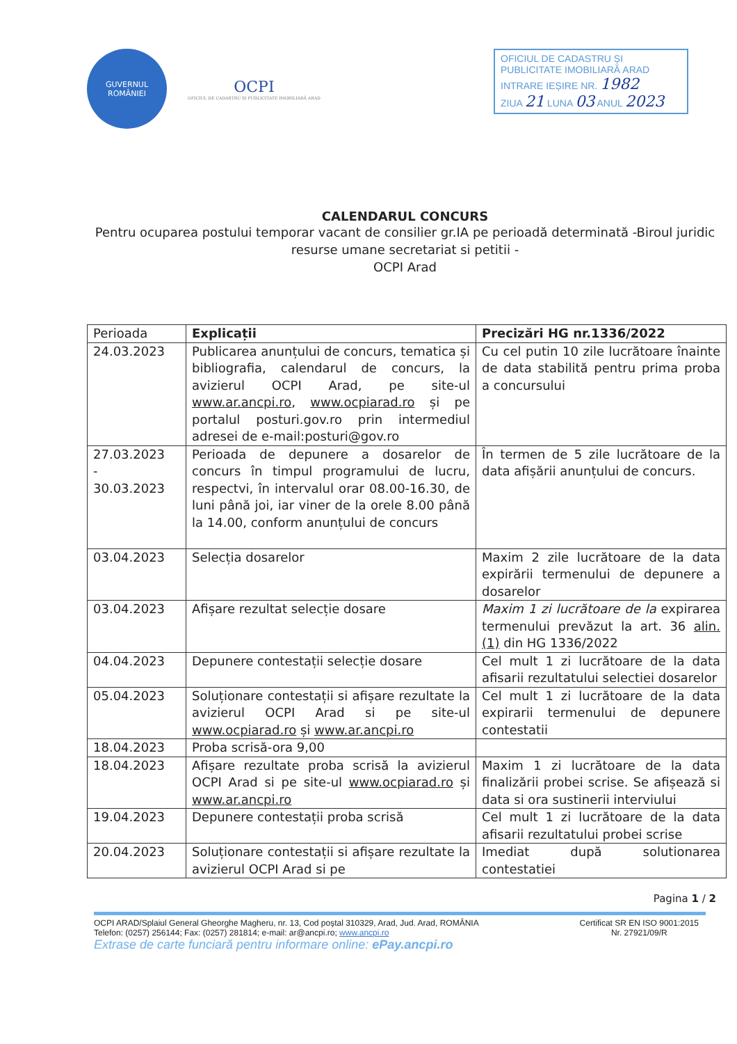GUVERNUL
ROMÂNIEI
OCPI
OFICIUL DE CADASTRU ȘI PUBLICITATE IMOBILIARĂ ARAD
OFICIUL DE CADASTRU ȘI
PUBLICITATE IMOBILIARĂ ARAD
INTRARE IEȘIRE NR. 1982
ZIUA 21 LUNA 03 ANUL 2023
CALENDARUL CONCURS
Pentru ocuparea postului temporar vacant de consilier gr.IA pe perioadă determinată -Biroul juridic resurse umane secretariat si petitii -
OCPI Arad
| Perioada | Explicații | Precizări HG nr.1336/2022 |
| --- | --- | --- |
| 24.03.2023 | Publicarea anunțului de concurs, tematica și bibliografia, calendarul de concurs, la avizierul OCPI Arad, pe site-ul www.ar.ancpi.ro , www.ocpiarad.ro și pe portalul posturi.gov.ro prin intermediul adresei de e-mail:posturi@gov.ro | Cu cel putin 10 zile lucrătoare înainte de data stabilită pentru prima proba a concursului |
| 27.03.2023 - 30.03.2023 | Perioada de depunere a dosarelor de concurs în timpul programului de lucru, respectvi, în intervalul orar 08.00-16.30, de luni până joi, iar viner de la orele 8.00 până la 14.00, conform anunțului de concurs | În termen de 5 zile lucrătoare de la data afișării anunțului de concurs. |
| 03.04.2023 | Selecția dosarelor | Maxim 2 zile lucrătoare de la data expirării termenului de depunere a dosarelor |
| 03.04.2023 | Afișare rezultat selecție dosare | Maxim 1 zi lucrătoare de la expirarea termenului prevăzut la art. 36 alin. (1) din HG 1336/2022 |
| 04.04.2023 | Depunere contestații selecție dosare | Cel mult 1 zi lucrătoare de la data afisarii rezultatului selectiei dosarelor |
| 05.04.2023 | Soluționare contestații si afișare rezultate la avizierul OCPI Arad si pe site-ul www.ocpiarad.ro și www.ar.ancpi.ro | Cel mult 1 zi lucrătoare de la data expirarii termenului de depunere contestatii |
| 18.04.2023 | Proba scrisă-ora 9,00 | |
| 18.04.2023 | Afișare rezultate proba scrisă la avizierul OCPI Arad si pe site-ul www.ocpiarad.ro și www.ar.ancpi.ro | Maxim 1 zi lucrătoare de la data finalizării probei scrise. Se afișează si data si ora sustinerii interviului |
| 19.04.2023 | Depunere contestații proba scrisă | Cel mult 1 zi lucrătoare de la data afisarii rezultatului probei scrise |
| 20.04.2023 | Soluționare contestații si afișare rezultate la avizierul OCPI Arad si pe | Imediat după solutionarea contestatiei |
Pagina 1 / 2
OCPI ARAD/Splaiul General Gheorghe Magheru, nr. 13, Cod poștal 310329, Arad, Jud. Arad, ROMÂNIA
Telefon: (0257) 256144; Fax: (0257) 281814; e-mail: ar@ancpi.ro; www.ancpi.ro
Certificat SR EN ISO 9001:2015
Nr. 27921/09/R
Extrase de carte funciară pentru informare online: ePay.ancpi.ro